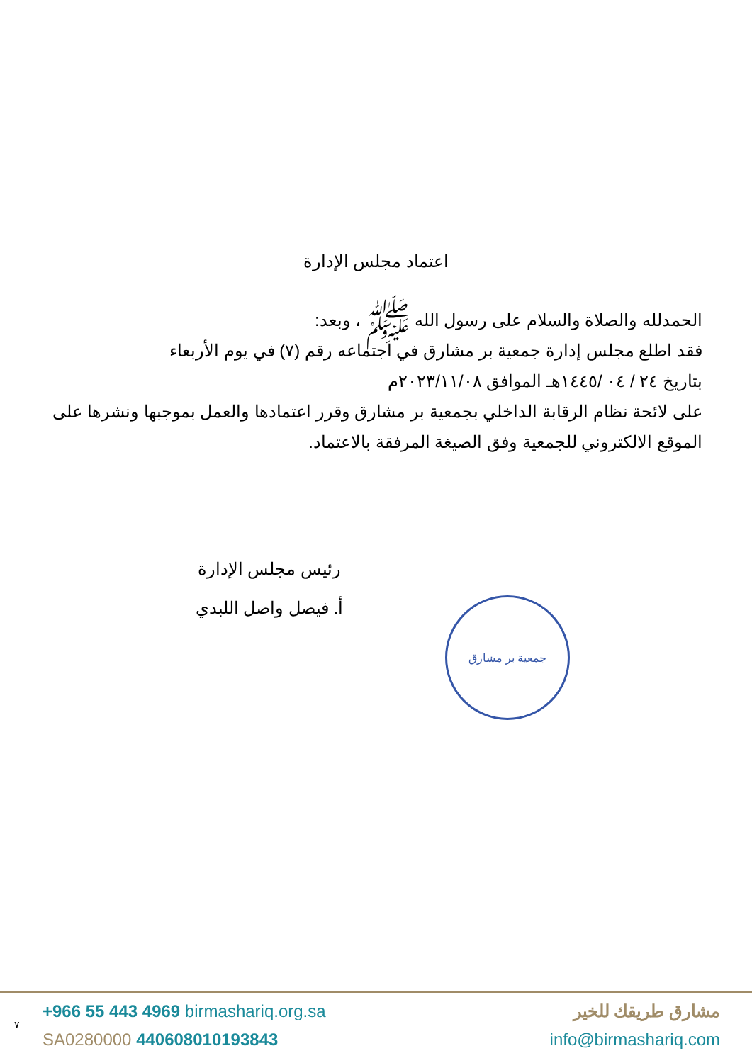اعتماد مجلس الإدارة
الحمدلله والصلاة والسلام على رسول الله ﷺ ، وبعد:
فقد اطلع مجلس إدارة جمعية بر مشارق في اجتماعه رقم (٧) في يوم الأربعاء
بتاريخ ٢٤ / ٠٤ /١٤٤٥هـ الموافق ٢٠٢٣/١١/٠٨م
على لائحة نظام الرقابة الداخلي بجمعية بر مشارق وقرر اعتمادها والعمل بموجبها ونشرها على الموقع الالكتروني للجمعية وفق الصيغة المرفقة بالاعتماد.
رئيس مجلس الإدارة
أ. فيصل واصل اللبدي
جمعية بر مشارق
+966 55 443 4969 birmashariq.org.sa مشارق طريقك للخير
SA0280000 440608010193843 info@birmashariq.com
٧